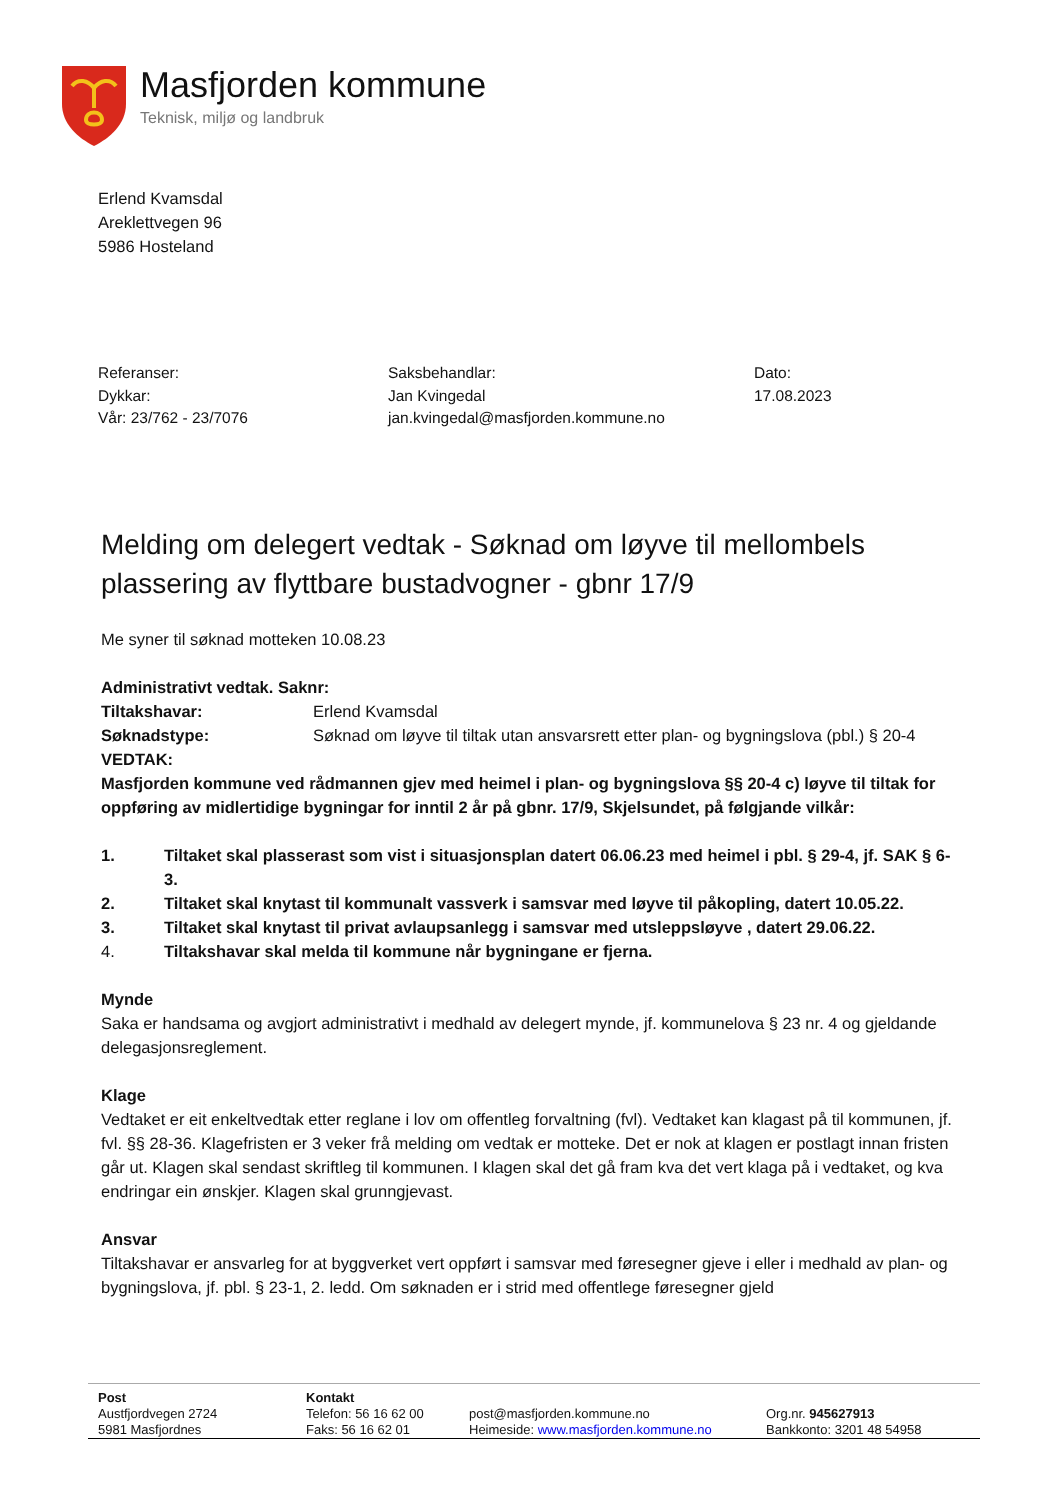Masfjorden kommune
Teknisk, miljø og landbruk
Erlend Kvamsdal
Areklettvegen 96
5986 Hosteland
Referanser:
Dykkar:
Vår: 23/762 - 23/7076
Saksbehandlar:
Jan Kvingedal
jan.kvingedal@masfjorden.kommune.no
Dato:
17.08.2023
Melding om delegert vedtak - Søknad om løyve til mellombels plassering av flyttbare bustadvogner - gbnr 17/9
Me syner til søknad motteken 10.08.23
Administrativt vedtak. Saknr:
Tiltakshavar: Erlend Kvamsdal
Søknadstype: Søknad om løyve til tiltak utan ansvarsrett etter plan- og bygningslova (pbl.) § 20-4
VEDTAK:
Masfjorden kommune ved rådmannen gjev med heimel i plan- og bygningslova §§ 20-4 c) løyve til tiltak for oppføring av midlertidige bygningar for inntil 2 år på gbnr. 17/9, Skjelsundet, på følgjande vilkår:
1. Tiltaket skal plasserast som vist i situasjonsplan datert 06.06.23 med heimel i pbl. § 29-4, jf. SAK § 6-3.
2. Tiltaket skal knytast til kommunalt vassverk i samsvar med løyve til påkopling, datert 10.05.22.
3. Tiltaket skal knytast til privat avlaupsanlegg i samsvar med utsleppsløyve , datert 29.06.22.
4. Tiltakshavar skal melda til kommune når bygningane er fjerna.
Mynde
Saka er handsama og avgjort administrativt i medhald av delegert mynde, jf. kommunelova § 23 nr. 4 og gjeldande delegasjonsreglement.
Klage
Vedtaket er eit enkeltvedtak etter reglane i lov om offentleg forvaltning (fvl). Vedtaket kan klagast på til kommunen, jf. fvl. §§ 28-36. Klagefristen er 3 veker frå melding om vedtak er motteke. Det er nok at klagen er postlagt innan fristen går ut. Klagen skal sendast skriftleg til kommunen. I klagen skal det gå fram kva det vert klaga på i vedtaket, og kva endringar ein ønskjer. Klagen skal grunngjevast.
Ansvar
Tiltakshavar er ansvarleg for at byggverket vert oppført i samsvar med føresegner gjeve i eller i medhald av plan- og bygningslova, jf. pbl. § 23-1, 2. ledd. Om søknaden er i strid med offentlege føresegner gjeld
Post
Austfjordvegen 2724
5981 Masfjordnes
Kontakt
Telefon: 56 16 62 00
Faks: 56 16 62 01
post@masfjorden.kommune.no
Heimeside: www.masfjorden.kommune.no
Org.nr. 945627913
Bankkonto: 3201 48 54958